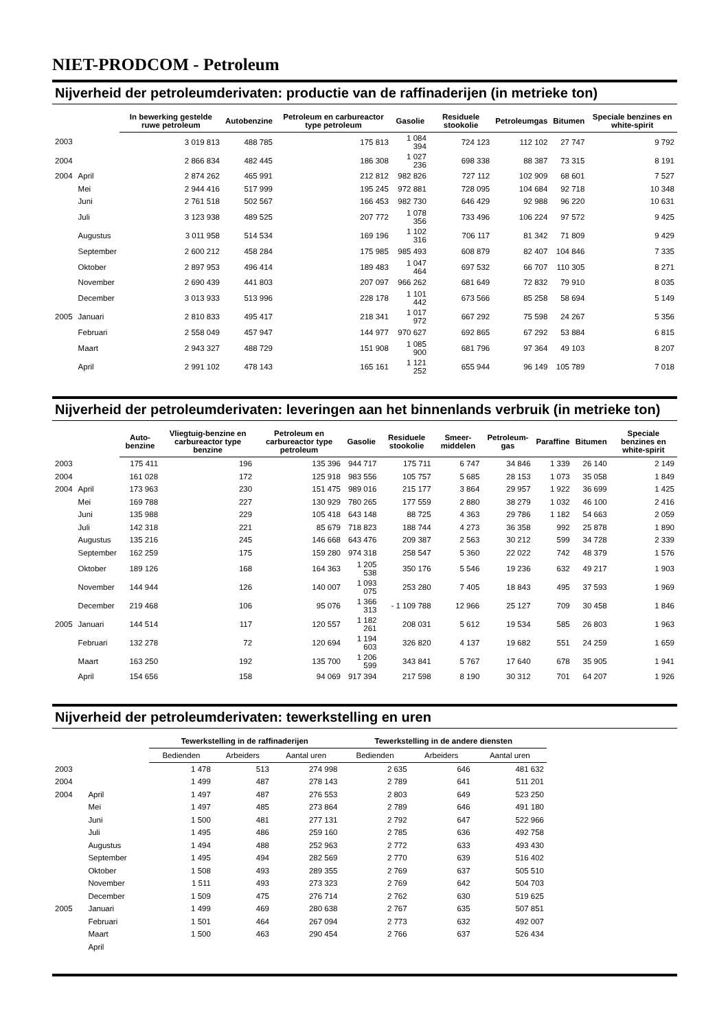NIET-PRODCOM - Petroleum
Nijverheid der petroleumderivaten: productie van de raffinaderijen (in metrieke ton)
| | | In bewerking gestelde ruwe petroleum | Autobenzine | Petroleum en carbureactor type petroleum | Gasolie | Residuele stookolie | Petroleumgas | Bitumen | Speciale benzines en white-spirit |
| --- | --- | --- | --- | --- | --- | --- | --- | --- | --- |
| 2003 | | 3 019 813 | 488 785 | 175 813 | 1 084 394 | 724 123 | 112 102 | 27 747 | 9 792 |
| 2004 | | 2 866 834 | 482 445 | 186 308 | 1 027 236 | 698 338 | 88 387 | 73 315 | 8 191 |
| 2004 | April | 2 874 262 | 465 991 | 212 812 | 982 826 | 727 112 | 102 909 | 68 601 | 7 527 |
| | Mei | 2 944 416 | 517 999 | 195 245 | 972 881 | 728 095 | 104 684 | 92 718 | 10 348 |
| | Juni | 2 761 518 | 502 567 | 166 453 | 982 730 | 646 429 | 92 988 | 96 220 | 10 631 |
| | Juli | 3 123 938 | 489 525 | 207 772 | 1 078 356 | 733 496 | 106 224 | 97 572 | 9 425 |
| | Augustus | 3 011 958 | 514 534 | 169 196 | 1 102 316 | 706 117 | 81 342 | 71 809 | 9 429 |
| | September | 2 600 212 | 458 284 | 175 985 | 985 493 | 608 879 | 82 407 | 104 846 | 7 335 |
| | Oktober | 2 897 953 | 496 414 | 189 483 | 1 047 464 | 697 532 | 66 707 | 110 305 | 8 271 |
| | November | 2 690 439 | 441 803 | 207 097 | 966 262 | 681 649 | 72 832 | 79 910 | 8 035 |
| | December | 3 013 933 | 513 996 | 228 178 | 1 101 442 | 673 566 | 85 258 | 58 694 | 5 149 |
| 2005 | Januari | 2 810 833 | 495 417 | 218 341 | 1 017 972 | 667 292 | 75 598 | 24 267 | 5 356 |
| | Februari | 2 558 049 | 457 947 | 144 977 | 970 627 | 692 865 | 67 292 | 53 884 | 6 815 |
| | Maart | 2 943 327 | 488 729 | 151 908 | 1 085 900 | 681 796 | 97 364 | 49 103 | 8 207 |
| | April | 2 991 102 | 478 143 | 165 161 | 1 121 252 | 655 944 | 96 149 | 105 789 | 7 018 |
Nijverheid der petroleumderivaten: leveringen aan het binnenlands verbruik (in metrieke ton)
| | | Auto-benzine | Vliegtuig-benzine en carbureactor type benzine | Petroleum en carbureactor type petroleum | Gasolie | Residuele stookolie | Smeer-middelen | Petroleum-gas | Paraffine | Bitumen | Speciale benzines en white-spirit |
| --- | --- | --- | --- | --- | --- | --- | --- | --- | --- | --- | --- |
| 2003 | | 175 411 | 196 | 135 396 | 944 717 | 175 711 | 6 747 | 34 846 | 1 339 | 26 140 | 2 149 |
| 2004 | | 161 028 | 172 | 125 918 | 983 556 | 105 757 | 5 685 | 28 153 | 1 073 | 35 058 | 1 849 |
| 2004 | April | 173 963 | 230 | 151 475 | 989 016 | 215 177 | 3 864 | 29 957 | 1 922 | 36 699 | 1 425 |
| | Mei | 169 788 | 227 | 130 929 | 780 265 | 177 559 | 2 880 | 38 279 | 1 032 | 46 100 | 2 416 |
| | Juni | 135 988 | 229 | 105 418 | 643 148 | 88 725 | 4 363 | 29 786 | 1 182 | 54 663 | 2 059 |
| | Juli | 142 318 | 221 | 85 679 | 718 823 | 188 744 | 4 273 | 36 358 | 992 | 25 878 | 1 890 |
| | Augustus | 135 216 | 245 | 146 668 | 643 476 | 209 387 | 2 563 | 30 212 | 599 | 34 728 | 2 339 |
| | September | 162 259 | 175 | 159 280 | 974 318 | 258 547 | 5 360 | 22 022 | 742 | 48 379 | 1 576 |
| | Oktober | 189 126 | 168 | 164 363 | 1 205 538 | 350 176 | 5 546 | 19 236 | 632 | 49 217 | 1 903 |
| | November | 144 944 | 126 | 140 007 | 1 093 075 | 253 280 | 7 405 | 18 843 | 495 | 37 593 | 1 969 |
| | December | 219 468 | 106 | 95 076 | 1 366 313 | - 1 109 788 | 12 966 | 25 127 | 709 | 30 458 | 1 846 |
| 2005 | Januari | 144 514 | 117 | 120 557 | 1 182 261 | 208 031 | 5 612 | 19 534 | 585 | 26 803 | 1 963 |
| | Februari | 132 278 | 72 | 120 694 | 1 194 603 | 326 820 | 4 137 | 19 682 | 551 | 24 259 | 1 659 |
| | Maart | 163 250 | 192 | 135 700 | 1 206 599 | 343 841 | 5 767 | 17 640 | 678 | 35 905 | 1 941 |
| | April | 154 656 | 158 | 94 069 | 917 394 | 217 598 | 8 190 | 30 312 | 701 | 64 207 | 1 926 |
Nijverheid der petroleumderivaten: tewerkstelling en uren
| | | Tewerkstelling in de raffinaderijen | | | Tewerkstelling in de andere diensten | | |
| --- | --- | --- | --- | --- | --- | --- | --- |
| | | Bedienden | Arbeiders | Aantal uren | Bedienden | Arbeiders | Aantal uren |
| 2003 | | 1 478 | 513 | 274 998 | 2 635 | 646 | 481 632 |
| 2004 | | 1 499 | 487 | 278 143 | 2 789 | 641 | 511 201 |
| 2004 | April | 1 497 | 487 | 276 553 | 2 803 | 649 | 523 250 |
| | Mei | 1 497 | 485 | 273 864 | 2 789 | 646 | 491 180 |
| | Juni | 1 500 | 481 | 277 131 | 2 792 | 647 | 522 966 |
| | Juli | 1 495 | 486 | 259 160 | 2 785 | 636 | 492 758 |
| | Augustus | 1 494 | 488 | 252 963 | 2 772 | 633 | 493 430 |
| | September | 1 495 | 494 | 282 569 | 2 770 | 639 | 516 402 |
| | Oktober | 1 508 | 493 | 289 355 | 2 769 | 637 | 505 510 |
| | November | 1 511 | 493 | 273 323 | 2 769 | 642 | 504 703 |
| | December | 1 509 | 475 | 276 714 | 2 762 | 630 | 519 625 |
| 2005 | Januari | 1 499 | 469 | 280 638 | 2 767 | 635 | 507 851 |
| | Februari | 1 501 | 464 | 267 094 | 2 773 | 632 | 492 007 |
| | Maart | 1 500 | 463 | 290 454 | 2 766 | 637 | 526 434 |
| | April | | | | | | |